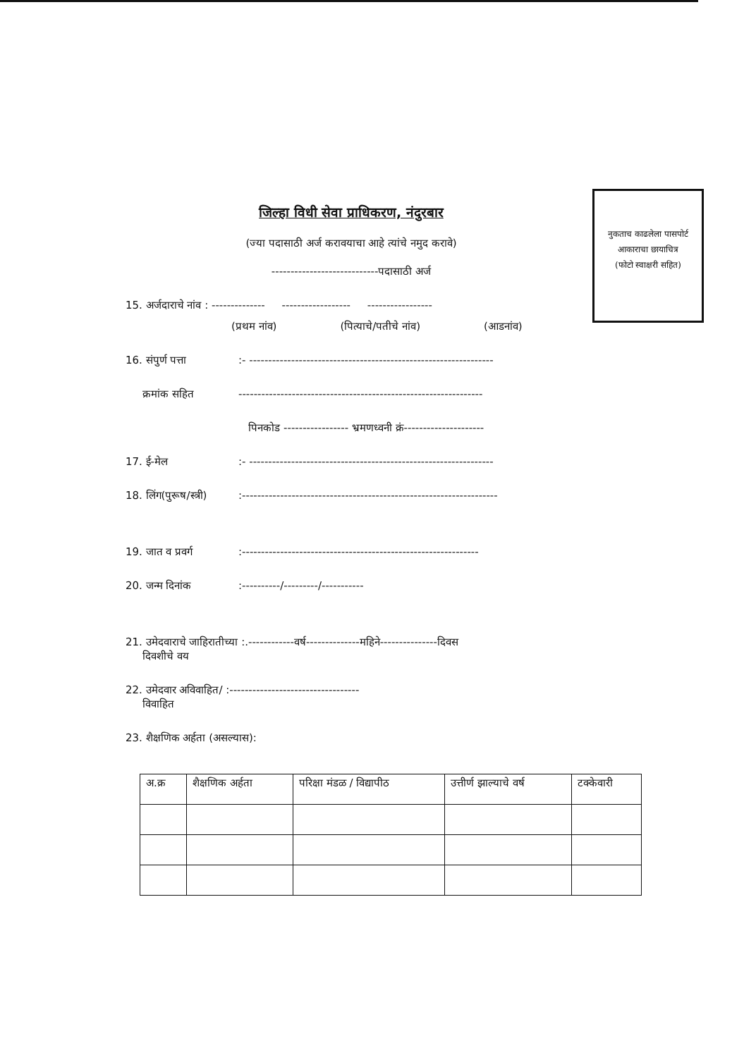नुकताच काढलेला पासपोर्ट
आकाराचा छायाचित्र
(फोटो स्वाक्षरी सहित)
जिल्हा विधी सेवा प्राधिकरण, नंदुरबार
(ज्या पदासाठी अर्ज करावयाचा आहे त्यांचे नमुद करावे)
----------------------------पदासाठी अर्ज
15. अर्जदाराचे नांव : -------------- ------------------ -----------------
(प्रथम नांव) (पित्याचे/पतीचे नांव) (आडनांव)
16. संपुर्ण पत्ता:- ----------------------------------------------------------------
क्रमांक सहित ----------------------------------------------------------------
पिनकोड ----------------- भ्रमणध्वनी क्रं---------------------
17. ई-मेल:- ----------------------------------------------------------------
18. लिंग(पुरूष/स्त्री):-------------------------------------------------------------------
19. जात व प्रवर्ग:--------------------------------------------------------------
20. जन्म दिनांक:----------/---------/-----------
21. उमेदवाराचे जाहिरातीच्या :.------------वर्ष--------------महिने---------------दिवस
दिवशीचे वय
22. उमेदवार अविवाहित/ :----------------------------------
विवाहित
23. शैक्षणिक अर्हता (असल्यास):
| अ.क्र | शैक्षणिक अर्हता | परिक्षा मंडळ / विद्यापीठ | उत्तीर्ण झाल्याचे वर्ष | टक्केवारी |
| --- | --- | --- | --- | --- |